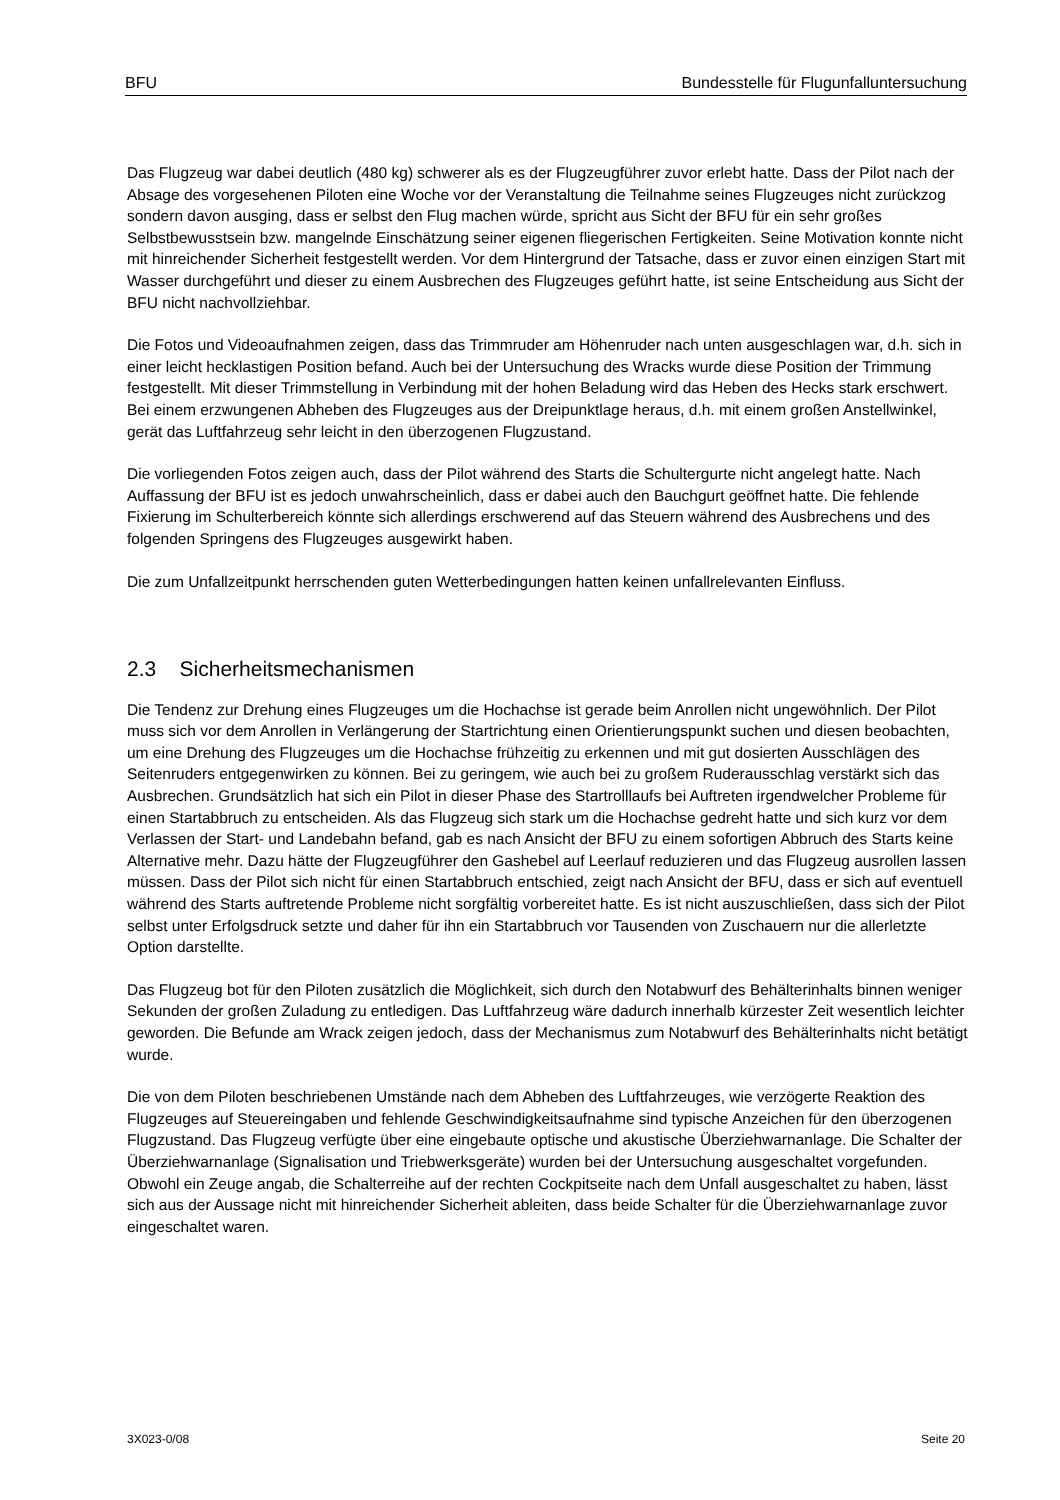BFU Bundesstelle für Flugunfalluntersuchung
Das Flugzeug war dabei deutlich (480 kg) schwerer als es der Flugzeugführer zuvor erlebt hatte. Dass der Pilot nach der Absage des vorgesehenen Piloten eine Woche vor der Veranstaltung die Teilnahme seines Flugzeuges nicht zurückzog sondern davon ausging, dass er selbst den Flug machen würde, spricht aus Sicht der BFU für ein sehr großes Selbstbewusstsein bzw. mangelnde Einschätzung seiner eigenen fliegerischen Fertigkeiten. Seine Motivation konnte nicht mit hinreichender Sicherheit festgestellt werden. Vor dem Hintergrund der Tatsache, dass er zuvor einen einzigen Start mit Wasser durchgeführt und dieser zu einem Ausbrechen des Flugzeuges geführt hatte, ist seine Entscheidung aus Sicht der BFU nicht nachvollziehbar.
Die Fotos und Videoaufnahmen zeigen, dass das Trimmruder am Höhenruder nach unten ausgeschlagen war, d.h. sich in einer leicht hecklastigen Position befand. Auch bei der Untersuchung des Wracks wurde diese Position der Trimmung festgestellt. Mit dieser Trimmstellung in Verbindung mit der hohen Beladung wird das Heben des Hecks stark erschwert. Bei einem erzwungenen Abheben des Flugzeuges aus der Dreipunktlage heraus, d.h. mit einem großen Anstellwinkel, gerät das Luftfahrzeug sehr leicht in den überzogenen Flugzustand.
Die vorliegenden Fotos zeigen auch, dass der Pilot während des Starts die Schultergurte nicht angelegt hatte. Nach Auffassung der BFU ist es jedoch unwahrscheinlich, dass er dabei auch den Bauchgurt geöffnet hatte. Die fehlende Fixierung im Schulterbereich könnte sich allerdings erschwerend auf das Steuern während des Ausbrechens und des folgenden Springens des Flugzeuges ausgewirkt haben.
Die zum Unfallzeitpunkt herrschenden guten Wetterbedingungen hatten keinen unfallrelevanten Einfluss.
2.3 Sicherheitsmechanismen
Die Tendenz zur Drehung eines Flugzeuges um die Hochachse ist gerade beim Anrollen nicht ungewöhnlich. Der Pilot muss sich vor dem Anrollen in Verlängerung der Startrichtung einen Orientierungspunkt suchen und diesen beobachten, um eine Drehung des Flugzeuges um die Hochachse frühzeitig zu erkennen und mit gut dosierten Ausschlägen des Seitenruders entgegenwirken zu können. Bei zu geringem, wie auch bei zu großem Ruderausschlag verstärkt sich das Ausbrechen. Grundsätzlich hat sich ein Pilot in dieser Phase des Startrolllaufs bei Auftreten irgendwelcher Probleme für einen Startabbruch zu entscheiden. Als das Flugzeug sich stark um die Hochachse gedreht hatte und sich kurz vor dem Verlassen der Start- und Landebahn befand, gab es nach Ansicht der BFU zu einem sofortigen Abbruch des Starts keine Alternative mehr. Dazu hätte der Flugzeugführer den Gashebel auf Leerlauf reduzieren und das Flugzeug ausrollen lassen müssen. Dass der Pilot sich nicht für einen Startabbruch entschied, zeigt nach Ansicht der BFU, dass er sich auf eventuell während des Starts auftretende Probleme nicht sorgfältig vorbereitet hatte. Es ist nicht auszuschließen, dass sich der Pilot selbst unter Erfolgsdruck setzte und daher für ihn ein Startabbruch vor Tausenden von Zuschauern nur die allerletzte Option darstellte.
Das Flugzeug bot für den Piloten zusätzlich die Möglichkeit, sich durch den Notabwurf des Behälterinhalts binnen weniger Sekunden der großen Zuladung zu entledigen. Das Luftfahrzeug wäre dadurch innerhalb kürzester Zeit wesentlich leichter geworden. Die Befunde am Wrack zeigen jedoch, dass der Mechanismus zum Notabwurf des Behälterinhalts nicht betätigt wurde.
Die von dem Piloten beschriebenen Umstände nach dem Abheben des Luftfahrzeuges, wie verzögerte Reaktion des Flugzeuges auf Steuereingaben und fehlende Geschwindigkeitsaufnahme sind typische Anzeichen für den überzogenen Flugzustand. Das Flugzeug verfügte über eine eingebaute optische und akustische Überziehwarnanlage. Die Schalter der Überziehwarnanlage (Signalisation und Triebwerksgeräte) wurden bei der Untersuchung ausgeschaltet vorgefunden. Obwohl ein Zeuge angab, die Schalterreihe auf der rechten Cockpitseite nach dem Unfall ausgeschaltet zu haben, lässt sich aus der Aussage nicht mit hinreichender Sicherheit ableiten, dass beide Schalter für die Überziehwarnanlage zuvor eingeschaltet waren.
3X023-0/08 Seite 20